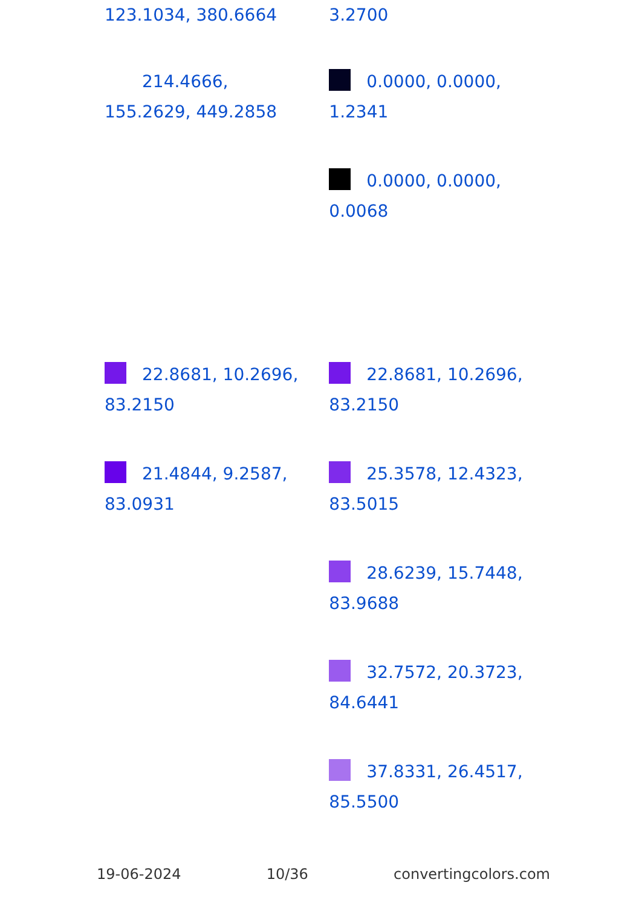| 123.1034, 380.6664 | 3.2700 |
| 214.4666, 155.2629, 449.2858 | 0.0000, 0.0000, 1.2341 |
| | 0.0000, 0.0000, 0.0068 |
| 22.8681, 10.2696, 83.2150 | 22.8681, 10.2696, 83.2150 |
| 21.4844, 9.2587, 83.0931 | 25.3578, 12.4323, 83.5015 |
| | 28.6239, 15.7448, 83.9688 |
| | 32.7572, 20.3723, 84.6441 |
| | 37.8331, 26.4517, 85.5500 |
19-06-2024 10/36 convertingcolors.com